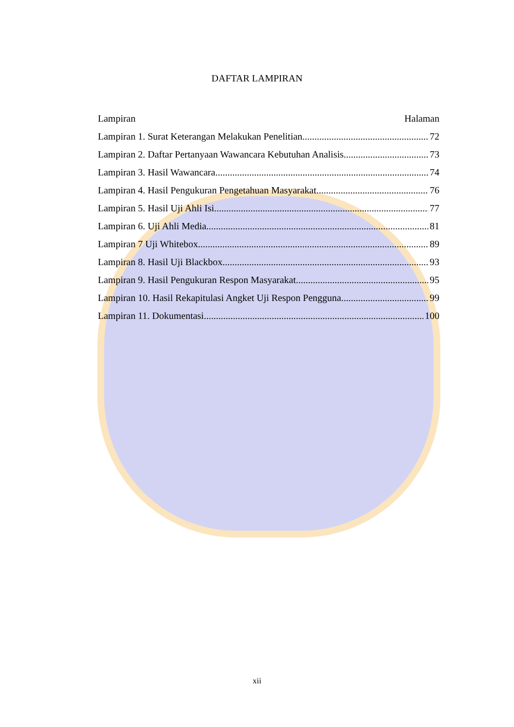DAFTAR LAMPIRAN
Lampiran Halaman
Lampiran 1. Surat Keterangan Melakukan Penelitian 72
Lampiran 2. Daftar Pertanyaan Wawancara Kebutuhan Analisis 73
Lampiran 3. Hasil Wawancara 74
Lampiran 4. Hasil Pengukuran Pengetahuan Masyarakat 76
Lampiran 5. Hasil Uji Ahli Isi 77
Lampiran 6. Uji Ahli Media 81
Lampiran 7 Uji Whitebox 89
Lampiran 8. Hasil Uji Blackbox 93
Lampiran 9. Hasil Pengukuran Respon Masyarakat 95
Lampiran 10. Hasil Rekapitulasi Angket Uji Respon Pengguna 99
Lampiran 11. Dokumentasi 100
xii